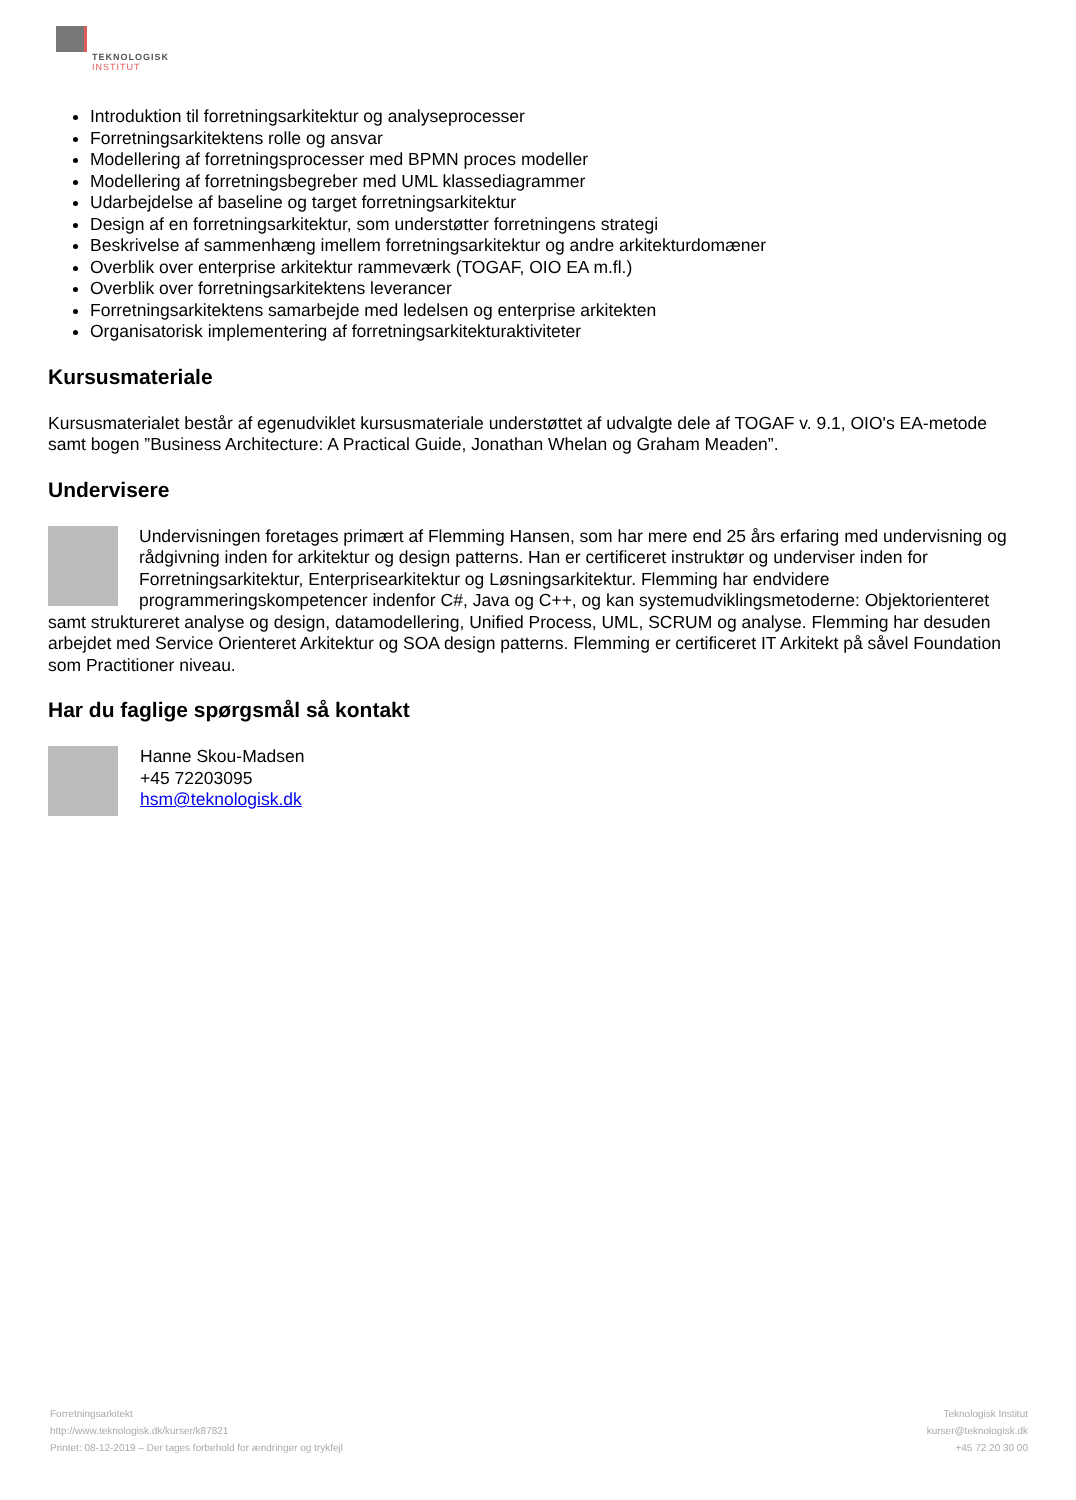TEKNOLOGISK
INSTITUT
Introduktion til forretningsarkitektur og analyseprocesser
Forretningsarkitektens rolle og ansvar
Modellering af forretningsprocesser med BPMN proces modeller
Modellering af forretningsbegreber med UML klassediagrammer
Udarbejdelse af baseline og target forretningsarkitektur
Design af en forretningsarkitektur, som understøtter forretningens strategi
Beskrivelse af sammenhæng imellem forretningsarkitektur og andre arkitekturdomæner
Overblik over enterprise arkitektur rammeværk (TOGAF, OIO EA m.fl.)
Overblik over forretningsarkitektens leverancer
Forretningsarkitektens samarbejde med ledelsen og enterprise arkitekten
Organisatorisk implementering af forretningsarkitekturaktiviteter
Kursusmateriale
Kursusmaterialet består af egenudviklet kursusmateriale understøttet af udvalgte dele af TOGAF v. 9.1, OIO's EA-metode samt bogen ”Business Architecture: A Practical Guide, Jonathan Whelan og Graham Meaden”.
Undervisere
Undervisningen foretages primært af Flemming Hansen, som har mere end 25 års erfaring med undervisning og rådgivning inden for arkitektur og design patterns. Han er certificeret instruktør og underviser inden for Forretningsarkitektur, Enterprisearkitektur og Løsningsarkitektur. Flemming har endvidere programmeringskompetencer indenfor C#, Java og C++, og kan systemudviklingsmetoderne: Objektorienteret samt struktureret analyse og design, datamodellering, Unified Process, UML, SCRUM og analyse. Flemming har desuden arbejdet med Service Orienteret Arkitektur og SOA design patterns. Flemming er certificeret IT Arkitekt på såvel Foundation som Practitioner niveau.
Har du faglige spørgsmål så kontakt
Hanne Skou-Madsen
+45 72203095
hsm@teknologisk.dk
Forretningsarkitekt
http://www.teknologisk.dk/kurser/k87821
Printet: 08-12-2019 – Der tages forbehold for ændringer og trykfejl
Teknologisk Institut
kurser@teknologisk.dk
+45 72 20 30 00